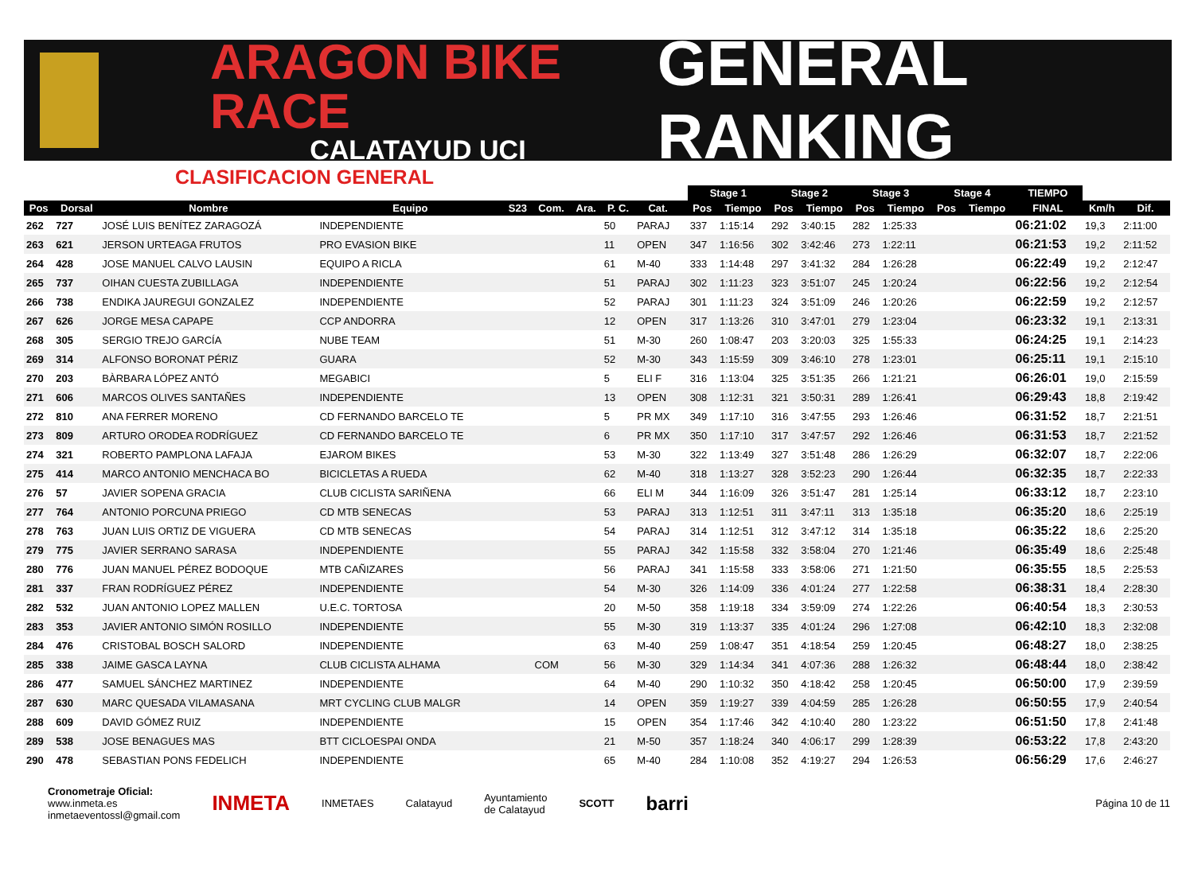ARAGON BIKE RACE
CALATAYUD UCI
GENERAL RANKING
CLASIFICACION GENERAL
| | | | | | | | | | | Stage 1 | | Stage 2 | | Stage 3 | | Stage 4 | | TIEMPO | | |
| --- | --- | --- | --- | --- | --- | --- | --- | --- | --- | --- | --- | --- | --- | --- | --- | --- | --- | --- | --- | --- |
| Pos | Dorsal | Nombre | Equipo | S23 | Com. | Ara. | P. C. | Cat. | | Pos | Tiempo | Pos | Tiempo | Pos | Tiempo | Pos | Tiempo | FINAL | Km/h | Dif. |
| 262 | 727 | JOSÉ LUIS BENÍTEZ ZARAGOZÁ | INDEPENDIENTE | | | | 50 | PARAJ | | 337 | 1:15:14 | 292 | 3:40:15 | 282 | 1:25:33 | | | 06:21:02 | 19,3 | 2:11:00 |
| 263 | 621 | JERSON URTEAGA FRUTOS | PRO EVASION BIKE | | | | 11 | OPEN | | 347 | 1:16:56 | 302 | 3:42:46 | 273 | 1:22:11 | | | 06:21:53 | 19,2 | 2:11:52 |
| 264 | 428 | JOSE MANUEL CALVO LAUSIN | EQUIPO A RICLA | | | | 61 | M-40 | | 333 | 1:14:48 | 297 | 3:41:32 | 284 | 1:26:28 | | | 06:22:49 | 19,2 | 2:12:47 |
| 265 | 737 | OIHAN CUESTA ZUBILLAGA | INDEPENDIENTE | | | | 51 | PARAJ | | 302 | 1:11:23 | 323 | 3:51:07 | 245 | 1:20:24 | | | 06:22:56 | 19,2 | 2:12:54 |
| 266 | 738 | ENDIKA JAUREGUI GONZALEZ | INDEPENDIENTE | | | | 52 | PARAJ | | 301 | 1:11:23 | 324 | 3:51:09 | 246 | 1:20:26 | | | 06:22:59 | 19,2 | 2:12:57 |
| 267 | 626 | JORGE MESA CAPAPE | CCP ANDORRA | | | | 12 | OPEN | | 317 | 1:13:26 | 310 | 3:47:01 | 279 | 1:23:04 | | | 06:23:32 | 19,1 | 2:13:31 |
| 268 | 305 | SERGIO TREJO GARCÍA | NUBE TEAM | | | | 51 | M-30 | | 260 | 1:08:47 | 203 | 3:20:03 | 325 | 1:55:33 | | | 06:24:25 | 19,1 | 2:14:23 |
| 269 | 314 | ALFONSO BORONAT PÉRIZ | GUARA | | | | 52 | M-30 | | 343 | 1:15:59 | 309 | 3:46:10 | 278 | 1:23:01 | | | 06:25:11 | 19,1 | 2:15:10 |
| 270 | 203 | BÀRBARA LÓPEZ ANTÓ | MEGABICI | | | | 5 | ELI F | | 316 | 1:13:04 | 325 | 3:51:35 | 266 | 1:21:21 | | | 06:26:01 | 19,0 | 2:15:59 |
| 271 | 606 | MARCOS OLIVES SANTAÑES | INDEPENDIENTE | | | | 13 | OPEN | | 308 | 1:12:31 | 321 | 3:50:31 | 289 | 1:26:41 | | | 06:29:43 | 18,8 | 2:19:42 |
| 272 | 810 | ANA FERRER MORENO | CD FERNANDO BARCELO TE | | | | 5 | PR MX | | 349 | 1:17:10 | 316 | 3:47:55 | 293 | 1:26:46 | | | 06:31:52 | 18,7 | 2:21:51 |
| 273 | 809 | ARTURO ORODEA RODRÍGUEZ | CD FERNANDO BARCELO TE | | | | 6 | PR MX | | 350 | 1:17:10 | 317 | 3:47:57 | 292 | 1:26:46 | | | 06:31:53 | 18,7 | 2:21:52 |
| 274 | 321 | ROBERTO PAMPLONA LAFAJA | EJAROM BIKES | | | | 53 | M-30 | | 322 | 1:13:49 | 327 | 3:51:48 | 286 | 1:26:29 | | | 06:32:07 | 18,7 | 2:22:06 |
| 275 | 414 | MARCO ANTONIO MENCHACA BO | BICICLETAS A RUEDA | | | | 62 | M-40 | | 318 | 1:13:27 | 328 | 3:52:23 | 290 | 1:26:44 | | | 06:32:35 | 18,7 | 2:22:33 |
| 276 | 57 | JAVIER SOPENA GRACIA | CLUB CICLISTA SARIÑENA | | | | 66 | ELI M | | 344 | 1:16:09 | 326 | 3:51:47 | 281 | 1:25:14 | | | 06:33:12 | 18,7 | 2:23:10 |
| 277 | 764 | ANTONIO PORCUNA PRIEGO | CD MTB SENECAS | | | | 53 | PARAJ | | 313 | 1:12:51 | 311 | 3:47:11 | 313 | 1:35:18 | | | 06:35:20 | 18,6 | 2:25:19 |
| 278 | 763 | JUAN LUIS ORTIZ DE VIGUERA | CD MTB SENECAS | | | | 54 | PARAJ | | 314 | 1:12:51 | 312 | 3:47:12 | 314 | 1:35:18 | | | 06:35:22 | 18,6 | 2:25:20 |
| 279 | 775 | JAVIER SERRANO SARASA | INDEPENDIENTE | | | | 55 | PARAJ | | 342 | 1:15:58 | 332 | 3:58:04 | 270 | 1:21:46 | | | 06:35:49 | 18,6 | 2:25:48 |
| 280 | 776 | JUAN MANUEL PÉREZ BODOQUE | MTB CAÑIZARES | | | | 56 | PARAJ | | 341 | 1:15:58 | 333 | 3:58:06 | 271 | 1:21:50 | | | 06:35:55 | 18,5 | 2:25:53 |
| 281 | 337 | FRAN RODRÍGUEZ PÉREZ | INDEPENDIENTE | | | | 54 | M-30 | | 326 | 1:14:09 | 336 | 4:01:24 | 277 | 1:22:58 | | | 06:38:31 | 18,4 | 2:28:30 |
| 282 | 532 | JUAN ANTONIO LOPEZ MALLEN | U.E.C. TORTOSA | | | | 20 | M-50 | | 358 | 1:19:18 | 334 | 3:59:09 | 274 | 1:22:26 | | | 06:40:54 | 18,3 | 2:30:53 |
| 283 | 353 | JAVIER ANTONIO SIMÓN ROSILLO | INDEPENDIENTE | | | | 55 | M-30 | | 319 | 1:13:37 | 335 | 4:01:24 | 296 | 1:27:08 | | | 06:42:10 | 18,3 | 2:32:08 |
| 284 | 476 | CRISTOBAL BOSCH SALORD | INDEPENDIENTE | | | | 63 | M-40 | | 259 | 1:08:47 | 351 | 4:18:54 | 259 | 1:20:45 | | | 06:48:27 | 18,0 | 2:38:25 |
| 285 | 338 | JAIME GASCA LAYNA | CLUB CICLISTA ALHAMA | | COM | | 56 | M-30 | | 329 | 1:14:34 | 341 | 4:07:36 | 288 | 1:26:32 | | | 06:48:44 | 18,0 | 2:38:42 |
| 286 | 477 | SAMUEL SÁNCHEZ MARTINEZ | INDEPENDIENTE | | | | 64 | M-40 | | 290 | 1:10:32 | 350 | 4:18:42 | 258 | 1:20:45 | | | 06:50:00 | 17,9 | 2:39:59 |
| 287 | 630 | MARC QUESADA VILAMASANA | MRT CYCLING CLUB MALGR | | | | 14 | OPEN | | 359 | 1:19:27 | 339 | 4:04:59 | 285 | 1:26:28 | | | 06:50:55 | 17,9 | 2:40:54 |
| 288 | 609 | DAVID GÓMEZ RUIZ | INDEPENDIENTE | | | | 15 | OPEN | | 354 | 1:17:46 | 342 | 4:10:40 | 280 | 1:23:22 | | | 06:51:50 | 17,8 | 2:41:48 |
| 289 | 538 | JOSE BENAGUES MAS | BTT CICLOESPAI ONDA | | | | 21 | M-50 | | 357 | 1:18:24 | 340 | 4:06:17 | 299 | 1:28:39 | | | 06:53:22 | 17,8 | 2:43:20 |
| 290 | 478 | SEBASTIAN PONS FEDELICH | INDEPENDIENTE | | | | 65 | M-40 | | 284 | 1:10:08 | 352 | 4:19:27 | 294 | 1:26:53 | | | 06:56:29 | 17,6 | 2:46:27 |
Cronometraje Oficial:
www.inmeta.es
inmetaeventossl@gmail.com
INMETA
INMETAES Calatayud
Ayuntamiento
de Calatayud
SCOTT
barri
Página 10 de 11